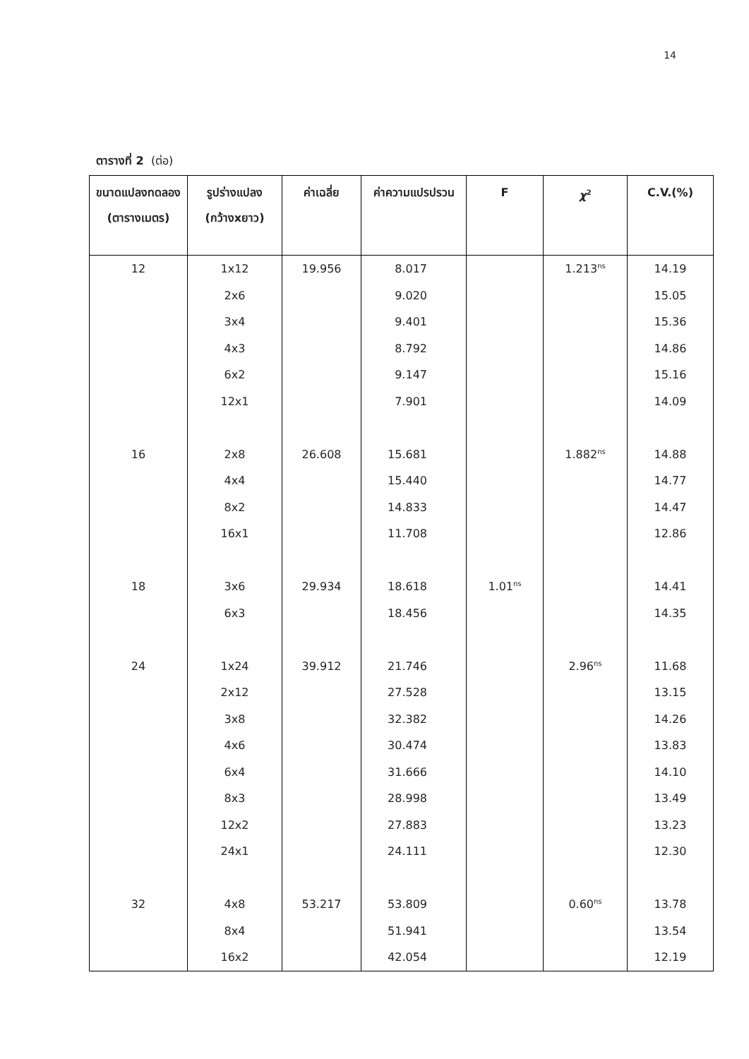14
ตารางที่ 2 (ต่อ)
| ขนาดแปลงทดลอง (ตารางเมตร) | รูปร่างแปลง (กว้างxยาว) | ค่าเฉลี่ย | ค่าความแปรปรวน | F | χ<sup>2</sup> | C.V.(%) |
| --- | --- | --- | --- | --- | --- | --- |
| 12 | 1x12 | 19.956 | 8.017 | | 1.213<sup>ns</sup> | 14.19 |
| | 2x6 | | 9.020 | | | 15.05 |
| | 3x4 | | 9.401 | | | 15.36 |
| | 4x3 | | 8.792 | | | 14.86 |
| | 6x2 | | 9.147 | | | 15.16 |
| | 12x1 | | 7.901 | | | 14.09 |
| 16 | 2x8 | 26.608 | 15.681 | | 1.882<sup>ns</sup> | 14.88 |
| | 4x4 | | 15.440 | | | 14.77 |
| | 8x2 | | 14.833 | | | 14.47 |
| | 16x1 | | 11.708 | | | 12.86 |
| 18 | 3x6 | 29.934 | 18.618 | 1.01<sup>ns</sup> | | 14.41 |
| | 6x3 | | 18.456 | | | 14.35 |
| 24 | 1x24 | 39.912 | 21.746 | | 2.96<sup>ns</sup> | 11.68 |
| | 2x12 | | 27.528 | | | 13.15 |
| | 3x8 | | 32.382 | | | 14.26 |
| | 4x6 | | 30.474 | | | 13.83 |
| | 6x4 | | 31.666 | | | 14.10 |
| | 8x3 | | 28.998 | | | 13.49 |
| | 12x2 | | 27.883 | | | 13.23 |
| | 24x1 | | 24.111 | | | 12.30 |
| 32 | 4x8 | 53.217 | 53.809 | | 0.60<sup>ns</sup> | 13.78 |
| | 8x4 | | 51.941 | | | 13.54 |
| | 16x2 | | 42.054 | | | 12.19 |